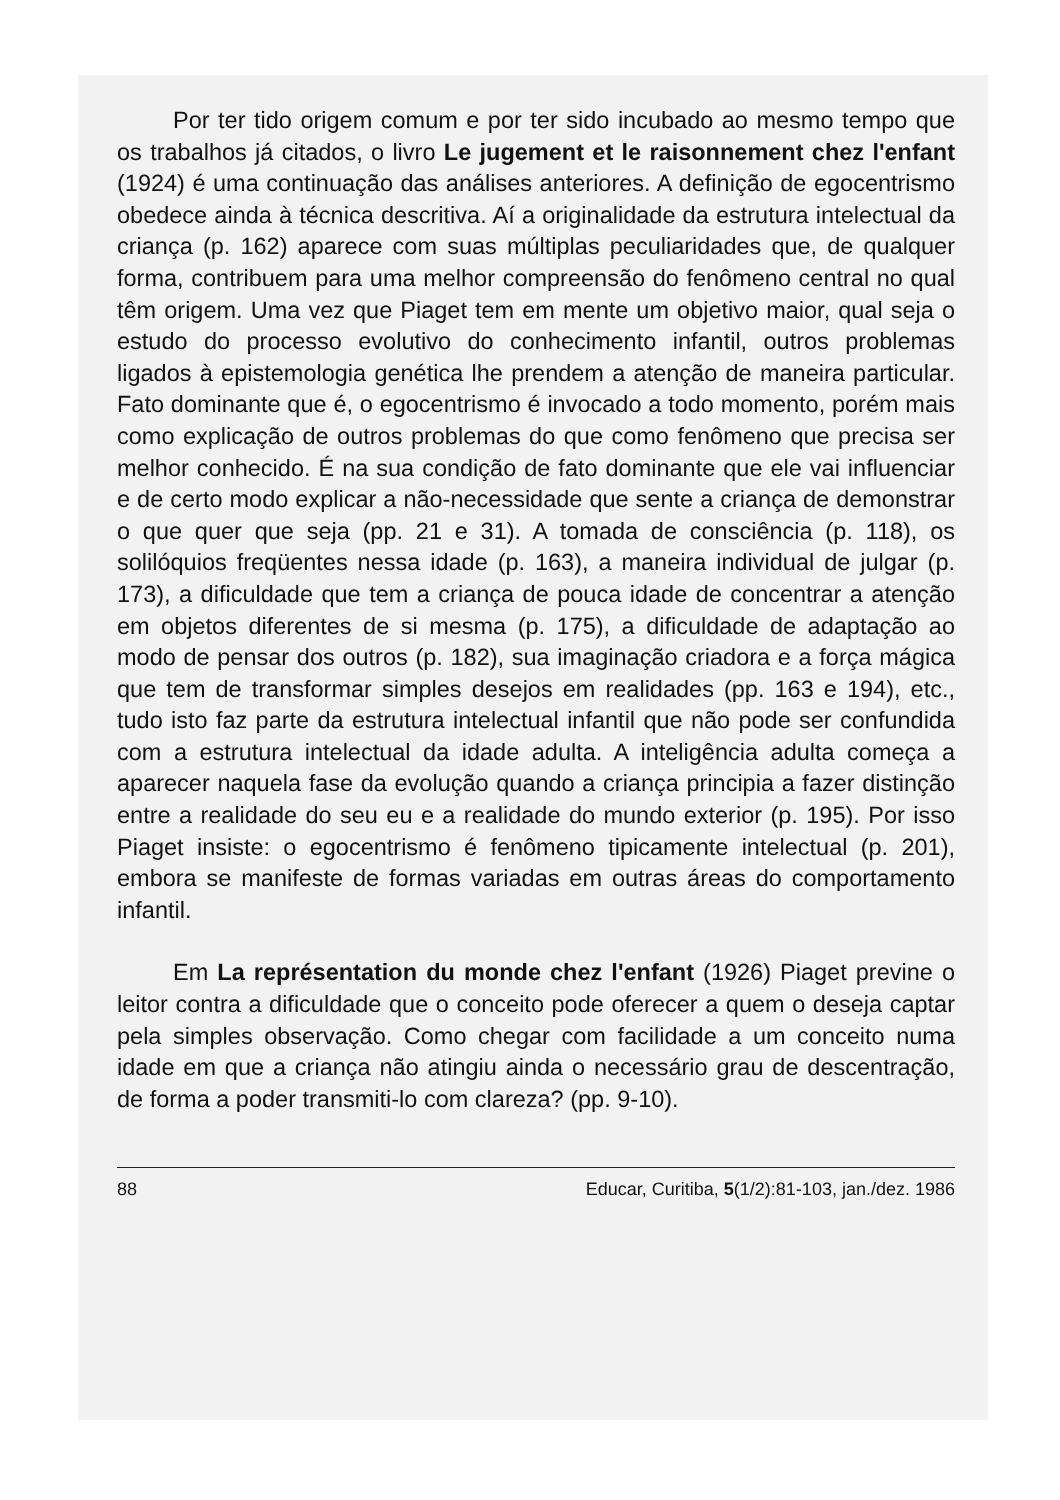Por ter tido origem comum e por ter sido incubado ao mesmo tempo que os trabalhos já citados, o livro Le jugement et le raisonnement chez l'enfant (1924) é uma continuação das análises anteriores. A definição de egocentrismo obedece ainda à técnica descritiva. Aí a originalidade da estrutura intelectual da criança (p. 162) aparece com suas múltiplas peculiaridades que, de qualquer forma, contribuem para uma melhor compreensão do fenômeno central no qual têm origem. Uma vez que Piaget tem em mente um objetivo maior, qual seja o estudo do processo evolutivo do conhecimento infantil, outros problemas ligados à epistemologia genética lhe prendem a atenção de maneira particular. Fato dominante que é, o egocentrismo é invocado a todo momento, porém mais como explicação de outros problemas do que como fenômeno que precisa ser melhor conhecido. É na sua condição de fato dominante que ele vai influenciar e de certo modo explicar a não-necessidade que sente a criança de demonstrar o que quer que seja (pp. 21 e 31). A tomada de consciência (p. 118), os solilóquios freqüentes nessa idade (p. 163), a maneira individual de julgar (p. 173), a dificuldade que tem a criança de pouca idade de concentrar a atenção em objetos diferentes de si mesma (p. 175), a dificuldade de adaptação ao modo de pensar dos outros (p. 182), sua imaginação criadora e a força mágica que tem de transformar simples desejos em realidades (pp. 163 e 194), etc., tudo isto faz parte da estrutura intelectual infantil que não pode ser confundida com a estrutura intelectual da idade adulta. A inteligência adulta começa a aparecer naquela fase da evolução quando a criança principia a fazer distinção entre a realidade do seu eu e a realidade do mundo exterior (p. 195). Por isso Piaget insiste: o egocentrismo é fenômeno tipicamente intelectual (p. 201), embora se manifeste de formas variadas em outras áreas do comportamento infantil.
Em La représentation du monde chez l'enfant (1926) Piaget previne o leitor contra a dificuldade que o conceito pode oferecer a quem o deseja captar pela simples observação. Como chegar com facilidade a um conceito numa idade em que a criança não atingiu ainda o necessário grau de descentração, de forma a poder transmiti-lo com clareza? (pp. 9-10).
88 Educar, Curitiba, 5(1/2):81-103, jan./dez. 1986